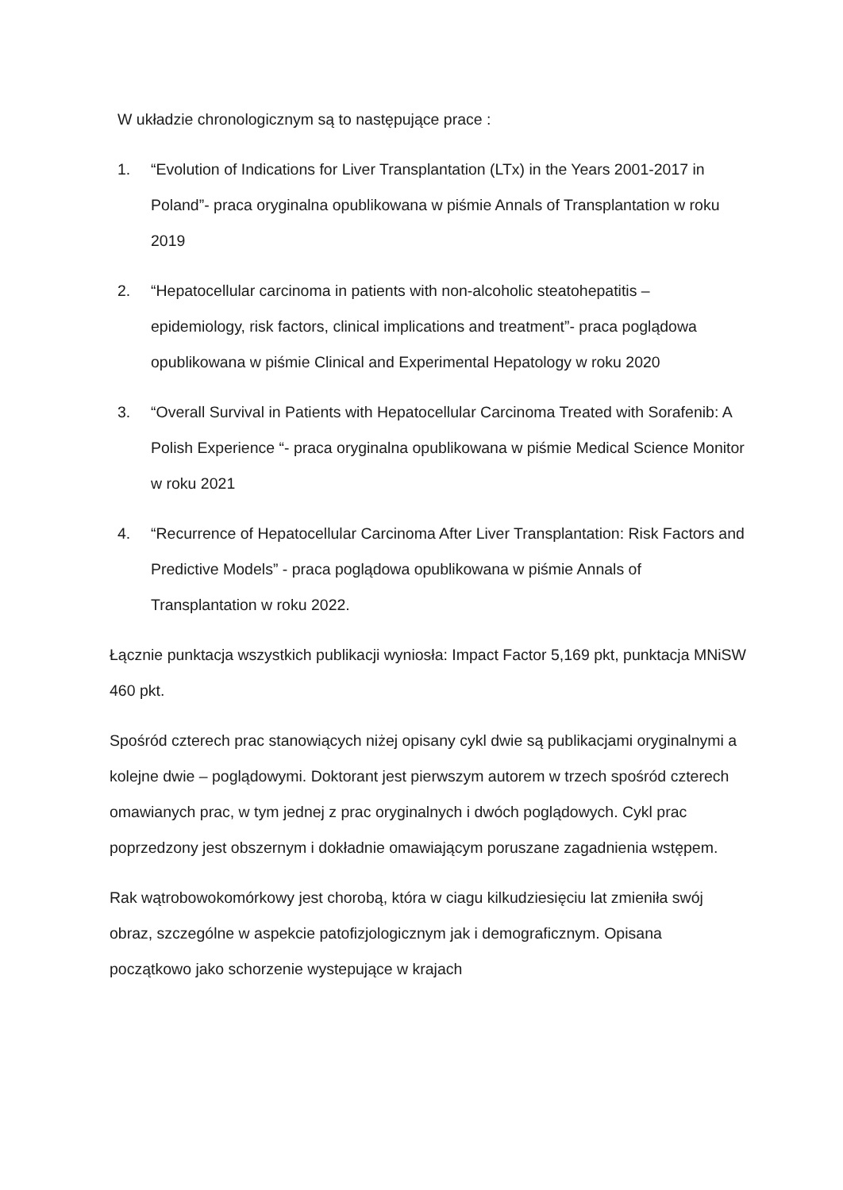W układzie chronologicznym są to następujące prace :
1. “Evolution of Indications for Liver Transplantation (LTx) in the Years 2001-2017 in Poland”- praca oryginalna opublikowana w piśmie Annals of Transplantation w roku 2019
2. “Hepatocellular carcinoma in patients with non-alcoholic steatohepatitis – epidemiology, risk factors, clinical implications and treatment”- praca poglądowa opublikowana w piśmie Clinical and Experimental Hepatology w roku 2020
3. “Overall Survival in Patients with Hepatocellular Carcinoma Treated with Sorafenib: A Polish Experience “- praca oryginalna opublikowana w piśmie Medical Science Monitor w roku 2021
4. “Recurrence of Hepatocellular Carcinoma After Liver Transplantation: Risk Factors and Predictive Models” - praca poglądowa opublikowana w piśmie Annals of Transplantation w roku 2022.
Łącznie punktacja wszystkich publikacji wyniosła: Impact Factor 5,169 pkt, punktacja MNiSW 460 pkt.
Spośród czterech prac stanowiących niżej opisany cykl dwie są publikacjami oryginalnymi a kolejne dwie – poglądowymi. Doktorant jest pierwszym autorem w trzech spośród czterech omawianych prac, w tym jednej z prac oryginalnych i dwóch poglądowych. Cykl prac poprzedzony jest obszernym i dokładnie omawiającym poruszane zagadnienia wstępem.
Rak wątrobowokomórkowy jest chorobą, która w ciagu kilkudziesięciu lat zmieniła swój obraz, szczególne w aspekcie patofizjologicznym jak i demograficznym. Opisana początkowo jako schorzenie wystepujące w krajach